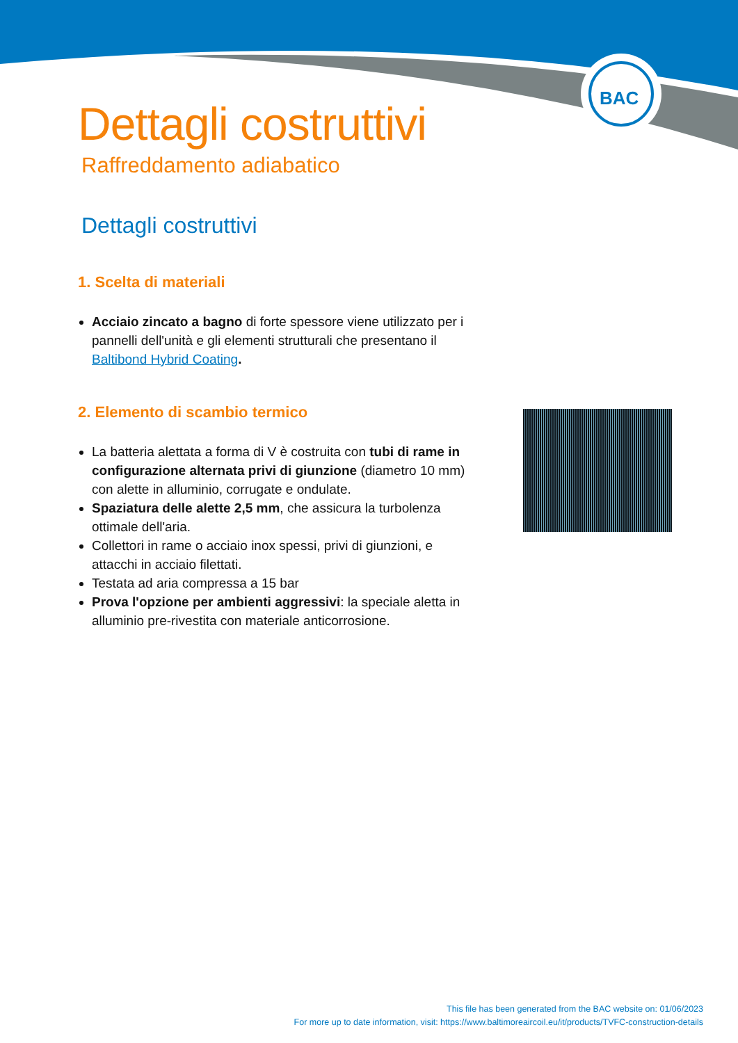BAC
Dettagli costruttivi
Raffreddamento adiabatico
Dettagli costruttivi
1. Scelta di materiali
Acciaio zincato a bagno di forte spessore viene utilizzato per i pannelli dell'unità e gli elementi strutturali che presentano il Baltibond Hybrid Coating.
2. Elemento di scambio termico
La batteria alettata a forma di V è costruita con tubi di rame in configurazione alternata privi di giunzione (diametro 10 mm) con alette in alluminio, corrugate e ondulate.
Spaziatura delle alette 2,5 mm, che assicura la turbolenza ottimale dell'aria.
Collettori in rame o acciaio inox spessi, privi di giunzioni, e attacchi in acciaio filettati.
Testata ad aria compressa a 15 bar
Prova l'opzione per ambienti aggressivi: la speciale aletta in alluminio pre-rivestita con materiale anticorrosione.
This file has been generated from the BAC website on: 01/06/2023
For more up to date information, visit: https://www.baltimoreaircoil.eu/it/products/TVFC-construction-details